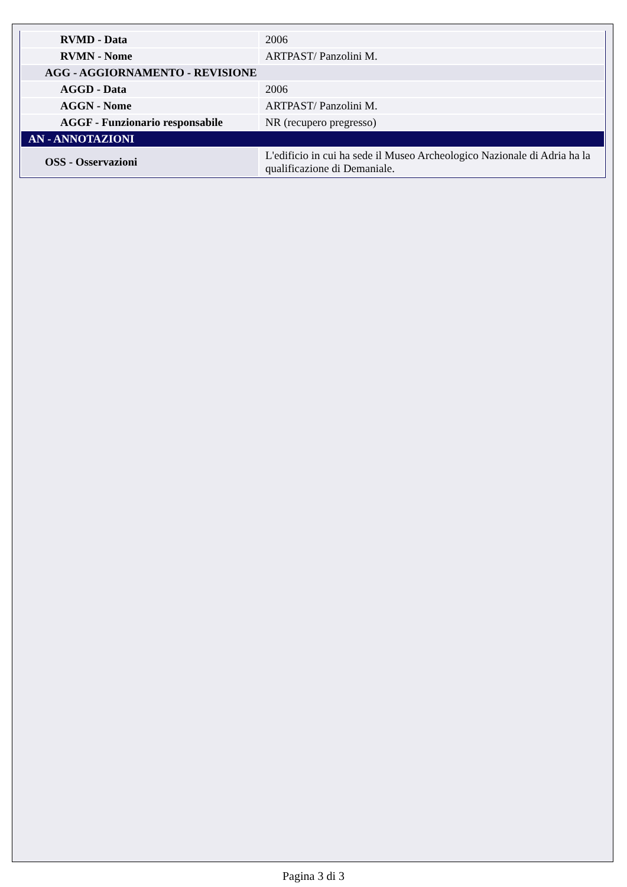| RVMD - Data | 2006 |
| RVMN - Nome | ARTPAST/ Panzolini M. |
| AGG - AGGIORNAMENTO - REVISIONE | |
| AGGD - Data | 2006 |
| AGGN - Nome | ARTPAST/ Panzolini M. |
| AGGF - Funzionario responsabile | NR (recupero pregresso) |
| AN - ANNOTAZIONI | |
| OSS - Osservazioni | L'edificio in cui ha sede il Museo Archeologico Nazionale di Adria ha la qualificazione di Demaniale. |
Pagina 3 di 3